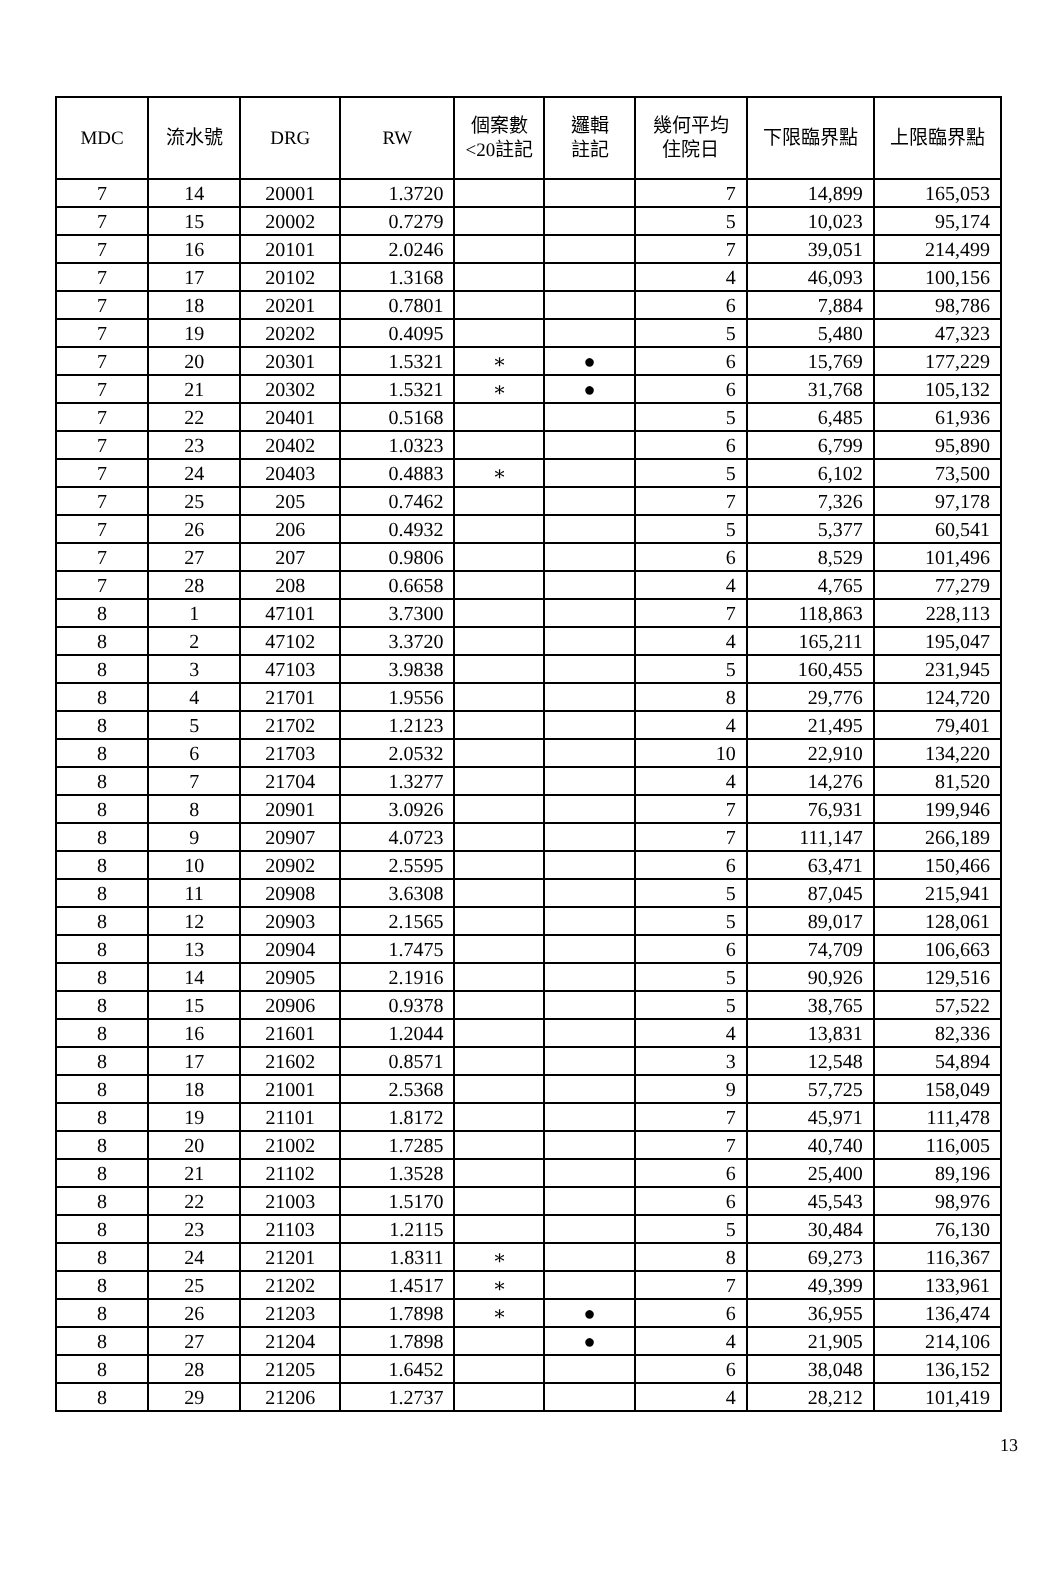| MDC | 流水號 | DRG | RW | 個案數 <20註記 | 邏輯 註記 | 幾何平均 住院日 | 下限臨界點 | 上限臨界點 |
| --- | --- | --- | --- | --- | --- | --- | --- | --- |
| 7 | 14 | 20001 | 1.3720 | | | 7 | 14,899 | 165,053 |
| 7 | 15 | 20002 | 0.7279 | | | 5 | 10,023 | 95,174 |
| 7 | 16 | 20101 | 2.0246 | | | 7 | 39,051 | 214,499 |
| 7 | 17 | 20102 | 1.3168 | | | 4 | 46,093 | 100,156 |
| 7 | 18 | 20201 | 0.7801 | | | 6 | 7,884 | 98,786 |
| 7 | 19 | 20202 | 0.4095 | | | 5 | 5,480 | 47,323 |
| 7 | 20 | 20301 | 1.5321 | ∗ | ● | 6 | 15,769 | 177,229 |
| 7 | 21 | 20302 | 1.5321 | ∗ | ● | 6 | 31,768 | 105,132 |
| 7 | 22 | 20401 | 0.5168 | | | 5 | 6,485 | 61,936 |
| 7 | 23 | 20402 | 1.0323 | | | 6 | 6,799 | 95,890 |
| 7 | 24 | 20403 | 0.4883 | ∗ | | 5 | 6,102 | 73,500 |
| 7 | 25 | 205 | 0.7462 | | | 7 | 7,326 | 97,178 |
| 7 | 26 | 206 | 0.4932 | | | 5 | 5,377 | 60,541 |
| 7 | 27 | 207 | 0.9806 | | | 6 | 8,529 | 101,496 |
| 7 | 28 | 208 | 0.6658 | | | 4 | 4,765 | 77,279 |
| 8 | 1 | 47101 | 3.7300 | | | 7 | 118,863 | 228,113 |
| 8 | 2 | 47102 | 3.3720 | | | 4 | 165,211 | 195,047 |
| 8 | 3 | 47103 | 3.9838 | | | 5 | 160,455 | 231,945 |
| 8 | 4 | 21701 | 1.9556 | | | 8 | 29,776 | 124,720 |
| 8 | 5 | 21702 | 1.2123 | | | 4 | 21,495 | 79,401 |
| 8 | 6 | 21703 | 2.0532 | | | 10 | 22,910 | 134,220 |
| 8 | 7 | 21704 | 1.3277 | | | 4 | 14,276 | 81,520 |
| 8 | 8 | 20901 | 3.0926 | | | 7 | 76,931 | 199,946 |
| 8 | 9 | 20907 | 4.0723 | | | 7 | 111,147 | 266,189 |
| 8 | 10 | 20902 | 2.5595 | | | 6 | 63,471 | 150,466 |
| 8 | 11 | 20908 | 3.6308 | | | 5 | 87,045 | 215,941 |
| 8 | 12 | 20903 | 2.1565 | | | 5 | 89,017 | 128,061 |
| 8 | 13 | 20904 | 1.7475 | | | 6 | 74,709 | 106,663 |
| 8 | 14 | 20905 | 2.1916 | | | 5 | 90,926 | 129,516 |
| 8 | 15 | 20906 | 0.9378 | | | 5 | 38,765 | 57,522 |
| 8 | 16 | 21601 | 1.2044 | | | 4 | 13,831 | 82,336 |
| 8 | 17 | 21602 | 0.8571 | | | 3 | 12,548 | 54,894 |
| 8 | 18 | 21001 | 2.5368 | | | 9 | 57,725 | 158,049 |
| 8 | 19 | 21101 | 1.8172 | | | 7 | 45,971 | 111,478 |
| 8 | 20 | 21002 | 1.7285 | | | 7 | 40,740 | 116,005 |
| 8 | 21 | 21102 | 1.3528 | | | 6 | 25,400 | 89,196 |
| 8 | 22 | 21003 | 1.5170 | | | 6 | 45,543 | 98,976 |
| 8 | 23 | 21103 | 1.2115 | | | 5 | 30,484 | 76,130 |
| 8 | 24 | 21201 | 1.8311 | ∗ | | 8 | 69,273 | 116,367 |
| 8 | 25 | 21202 | 1.4517 | ∗ | | 7 | 49,399 | 133,961 |
| 8 | 26 | 21203 | 1.7898 | ∗ | ● | 6 | 36,955 | 136,474 |
| 8 | 27 | 21204 | 1.7898 | | ● | 4 | 21,905 | 214,106 |
| 8 | 28 | 21205 | 1.6452 | | | 6 | 38,048 | 136,152 |
| 8 | 29 | 21206 | 1.2737 | | | 4 | 28,212 | 101,419 |
13